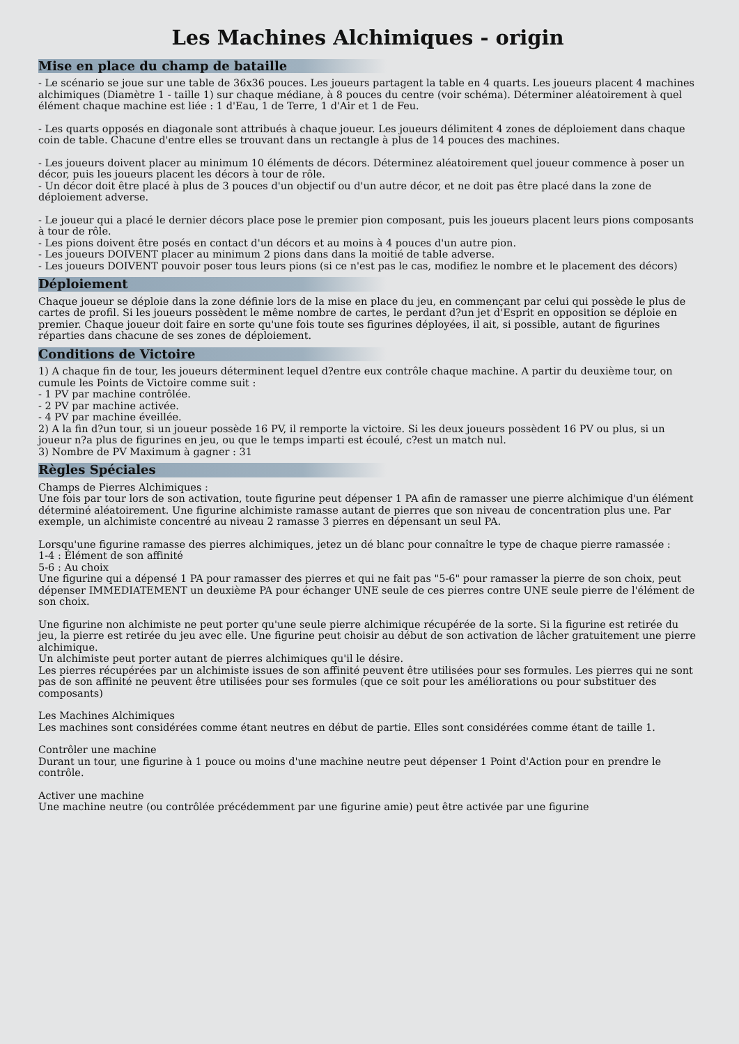Les Machines Alchimiques - origin
Mise en place du champ de bataille
- Le scénario se joue sur une table de 36x36 pouces. Les joueurs partagent la table en 4 quarts. Les joueurs placent 4 machines alchimiques (Diamètre 1 - taille 1) sur chaque médiane, à 8 pouces du centre (voir schéma). Déterminer aléatoirement à quel élément chaque machine est liée : 1 d'Eau, 1 de Terre, 1 d'Air et 1 de Feu.
- Les quarts opposés en diagonale sont attribués à chaque joueur. Les joueurs délimitent 4 zones de déploiement dans chaque coin de table. Chacune d'entre elles se trouvant dans un rectangle à plus de 14 pouces des machines.
- Les joueurs doivent placer au minimum 10 éléments de décors. Déterminez aléatoirement quel joueur commence à poser un décor, puis les joueurs placent les décors à tour de rôle.
- Un décor doit être placé à plus de 3 pouces d'un objectif ou d'un autre décor, et ne doit pas être placé dans la zone de déploiement adverse.
- Le joueur qui a placé le dernier décors place pose le premier pion composant, puis les joueurs placent leurs pions composants à tour de rôle.
- Les pions doivent être posés en contact d'un décors et au moins à 4 pouces d'un autre pion.
- Les joueurs DOIVENT placer au minimum 2 pions dans dans la moitié de table adverse.
- Les joueurs DOIVENT pouvoir poser tous leurs pions (si ce n'est pas le cas, modifiez le nombre et le placement des décors)
Déploiement
Chaque joueur se déploie dans la zone définie lors de la mise en place du jeu, en commençant par celui qui possède le plus de cartes de profil. Si les joueurs possèdent le même nombre de cartes, le perdant d?un jet d'Esprit en opposition se déploie en premier. Chaque joueur doit faire en sorte qu'une fois toute ses figurines déployées, il ait, si possible, autant de figurines réparties dans chacune de ses zones de déploiement.
Conditions de Victoire
1) A chaque fin de tour, les joueurs déterminent lequel d?entre eux contrôle chaque machine. A partir du deuxième tour, on cumule les Points de Victoire comme suit :
- 1 PV par machine contrôlée.
- 2 PV par machine activée.
- 4 PV par machine éveillée.
2) A la fin d?un tour, si un joueur possède 16 PV, il remporte la victoire. Si les deux joueurs possèdent 16 PV ou plus, si un joueur n?a plus de figurines en jeu, ou que le temps imparti est écoulé, c?est un match nul.
3) Nombre de PV Maximum à gagner : 31
Règles Spéciales
Champs de Pierres Alchimiques :
Une fois par tour lors de son activation, toute figurine peut dépenser 1 PA afin de ramasser une pierre alchimique d'un élément déterminé aléatoirement. Une figurine alchimiste ramasse autant de pierres que son niveau de concentration plus une. Par exemple, un alchimiste concentré au niveau 2 ramasse 3 pierres en dépensant un seul PA.
Lorsqu'une figurine ramasse des pierres alchimiques, jetez un dé blanc pour connaître le type de chaque pierre ramassée :
1-4 : Élément de son affinité
5-6 : Au choix
Une figurine qui a dépensé 1 PA pour ramasser des pierres et qui ne fait pas "5-6" pour ramasser la pierre de son choix, peut dépenser IMMEDIATEMENT un deuxième PA pour échanger UNE seule de ces pierres contre UNE seule pierre de l'élément de son choix.
Une figurine non alchimiste ne peut porter qu'une seule pierre alchimique récupérée de la sorte. Si la figurine est retirée du jeu, la pierre est retirée du jeu avec elle. Une figurine peut choisir au début de son activation de lâcher gratuitement une pierre alchimique.
Un alchimiste peut porter autant de pierres alchimiques qu'il le désire.
Les pierres récupérées par un alchimiste issues de son affinité peuvent être utilisées pour ses formules. Les pierres qui ne sont pas de son affinité ne peuvent être utilisées pour ses formules (que ce soit pour les améliorations ou pour substituer des composants)
Les Machines Alchimiques
Les machines sont considérées comme étant neutres en début de partie. Elles sont considérées comme étant de taille 1.
Contrôler une machine
Durant un tour, une figurine à 1 pouce ou moins d'une machine neutre peut dépenser 1 Point d'Action pour en prendre le contrôle.
Activer une machine
Une machine neutre (ou contrôlée précédemment par une figurine amie) peut être activée par une figurine